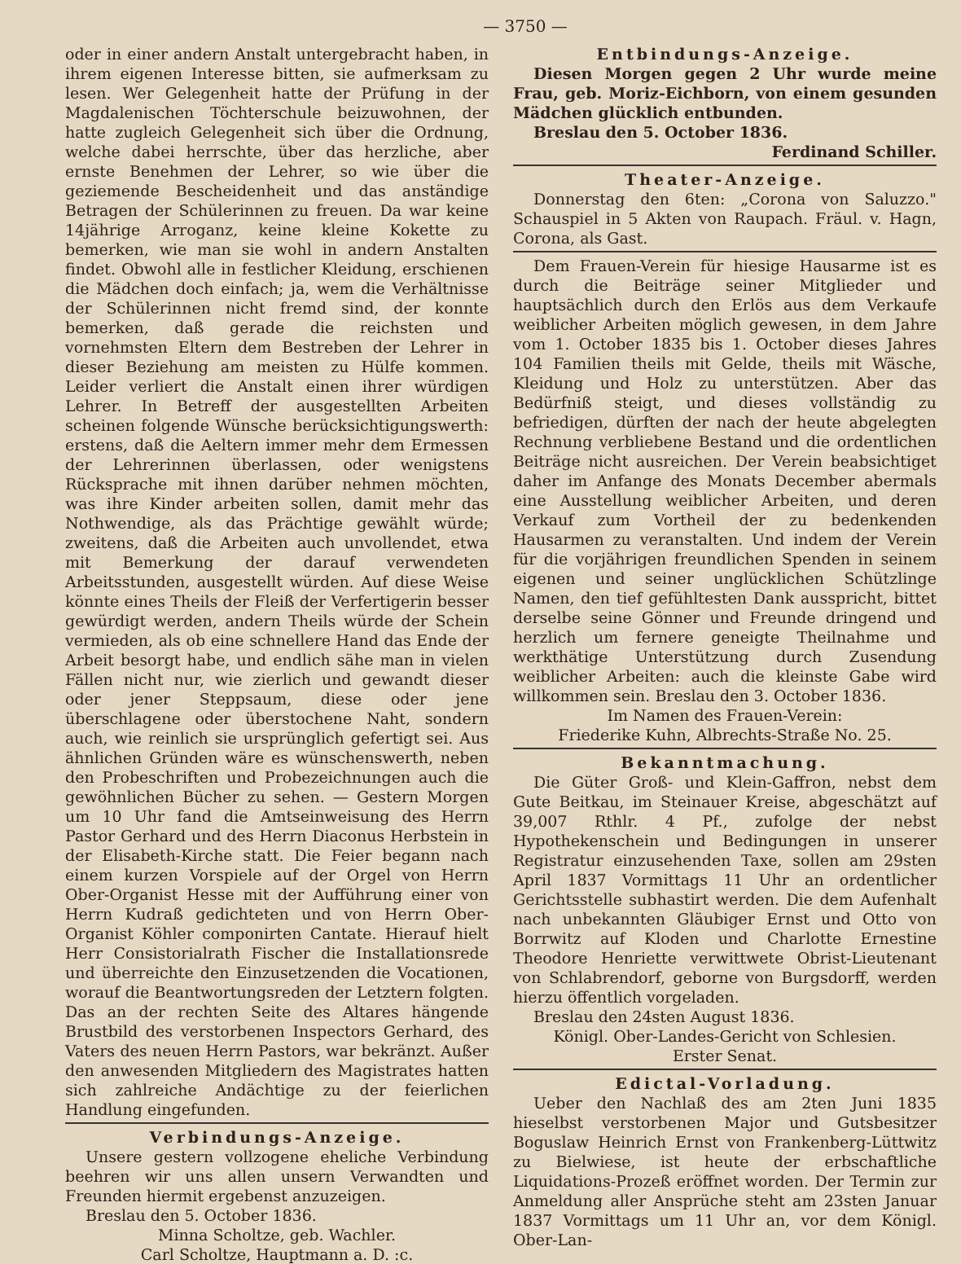— 3750 —
oder in einer andern Anstalt untergebracht haben, in ihrem eigenen Interesse bitten, sie aufmerksam zu lesen. Wer Gelegenheit hatte der Prüfung in der Magdalenischen Töchterschule beizuwohnen, der hatte zugleich Gelegenheit sich über die Ordnung, welche dabei herrschte, über das herzliche, aber ernste Benehmen der Lehrer, so wie über die geziemende Bescheidenheit und das anständige Betragen der Schülerinnen zu freuen. Da war keine 14jährige Arroganz, keine kleine Kokette zu bemerken, wie man sie wohl in andern Anstalten findet. Obwohl alle in festlicher Kleidung, erschienen die Mädchen doch einfach; ja, wem die Verhältnisse der Schülerinnen nicht fremd sind, der konnte bemerken, daß gerade die reichsten und vornehmsten Eltern dem Bestreben der Lehrer in dieser Beziehung am meisten zu Hülfe kommen. Leider verliert die Anstalt einen ihrer würdigen Lehrer. In Betreff der ausgestellten Arbeiten scheinen folgende Wünsche berücksichtigungswerth: erstens, daß die Aeltern immer mehr dem Ermessen der Lehrerinnen überlassen, oder wenigstens Rücksprache mit ihnen darüber nehmen möchten, was ihre Kinder arbeiten sollen, damit mehr das Nothwendige, als das Prächtige gewählt würde; zweitens, daß die Arbeiten auch unvollendet, etwa mit Bemerkung der darauf verwendeten Arbeitsstunden, ausgestellt würden. Auf diese Weise könnte eines Theils der Fleiß der Verfertigerin besser gewürdigt werden, andern Theils würde der Schein vermieden, als ob eine schnellere Hand das Ende der Arbeit besorgt habe, und endlich sähe man in vielen Fällen nicht nur, wie zierlich und gewandt dieser oder jener Steppsaum, diese oder jene überschlagene oder überstochene Naht, sondern auch, wie reinlich sie ursprünglich gefertigt sei. Aus ähnlichen Gründen wäre es wünschenswerth, neben den Probeschriften und Probezeichnungen auch die gewöhnlichen Bücher zu sehen. — Gestern Morgen um 10 Uhr fand die Amtseinweisung des Herrn Pastor Gerhard und des Herrn Diaconus Herbstein in der Elisabeth-Kirche statt. Die Feier begann nach einem kurzen Vorspiele auf der Orgel von Herrn Ober-Organist Hesse mit der Aufführung einer von Herrn Kudraß gedichteten und von Herrn Ober-Organist Köhler componirten Cantate. Hierauf hielt Herr Consistorialrath Fischer die Installationsrede und überreichte den Einzusetzenden die Vocationen, worauf die Beantwortungsreden der Letztern folgten. Das an der rechten Seite des Altares hängende Brustbild des verstorbenen Inspectors Gerhard, des Vaters des neuen Herrn Pastors, war bekränzt. Außer den anwesenden Mitgliedern des Magistrates hatten sich zahlreiche Andächtige zu der feierlichen Handlung eingefunden.
Verbindungs-Anzeige.
Unsere gestern vollzogene eheliche Verbindung beehren wir uns allen unsern Verwandten und Freunden hiermit ergebenst anzuzeigen.
Breslau den 5. October 1836.
Minna Scholtze, geb. Wachler.
Carl Scholtze, Hauptmann a. D. :c.
Entbindungs-Anzeige.
Diesen Morgen gegen 2 Uhr wurde meine Frau, geb. Moriz-Eichborn, von einem gesunden Mädchen glücklich entbunden.
Breslau den 5. October 1836.
Ferdinand Schiller.
Theater-Anzeige.
Donnerstag den 6ten: „Corona von Saluzzo." Schauspiel in 5 Akten von Raupach. Fräul. v. Hagn, Corona, als Gast.
Dem Frauen-Verein für hiesige Hausarme ist es durch die Beiträge seiner Mitglieder und hauptsächlich durch den Erlös aus dem Verkaufe weiblicher Arbeiten möglich gewesen, in dem Jahre vom 1. October 1835 bis 1. October dieses Jahres 104 Familien theils mit Gelde, theils mit Wäsche, Kleidung und Holz zu unterstützen. Aber das Bedürfniß steigt, und dieses vollständig zu befriedigen, dürften der nach der heute abgelegten Rechnung verbliebene Bestand und die ordentlichen Beiträge nicht ausreichen. Der Verein beabsichtiget daher im Anfange des Monats December abermals eine Ausstellung weiblicher Arbeiten, und deren Verkauf zum Vortheil der zu bedenkenden Hausarmen zu veranstalten. Und indem der Verein für die vorjährigen freundlichen Spenden in seinem eigenen und seiner unglücklichen Schützlinge Namen, den tief gefühltesten Dank ausspricht, bittet derselbe seine Gönner und Freunde dringend und herzlich um fernere geneigte Theilnahme und werkthätige Unterstützung durch Zusendung weiblicher Arbeiten: auch die kleinste Gabe wird willkommen sein. Breslau den 3. October 1836.
Im Namen des Frauen-Verein:
Friederike Kuhn, Albrechts-Straße No. 25.
Bekanntmachung.
Die Güter Groß- und Klein-Gaffron, nebst dem Gute Beitkau, im Steinauer Kreise, abgeschätzt auf 39,007 Rthlr. 4 Pf., zufolge der nebst Hypothekenschein und Bedingungen in unserer Registratur einzusehenden Taxe, sollen am 29sten April 1837 Vormittags 11 Uhr an ordentlicher Gerichtsstelle subhastirt werden. Die dem Aufenhalt nach unbekannten Gläubiger Ernst und Otto von Borrwitz auf Kloden und Charlotte Ernestine Theodore Henriette verwittwete Obrist-Lieutenant von Schlabrendorf, geborne von Burgsdorff, werden hierzu öffentlich vorgeladen.
Breslau den 24sten August 1836.
Königl. Ober-Landes-Gericht von Schlesien.
Erster Senat.
Edictal-Vorladung.
Ueber den Nachlaß des am 2ten Juni 1835 hieselbst verstorbenen Major und Gutsbesitzer Boguslaw Heinrich Ernst von Frankenberg-Lüttwitz zu Bielwiese, ist heute der erbschaftliche Liquidations-Prozeß eröffnet worden. Der Termin zur Anmeldung aller Ansprüche steht am 23sten Januar 1837 Vormittags um 11 Uhr an, vor dem Königl. Ober-Lan-